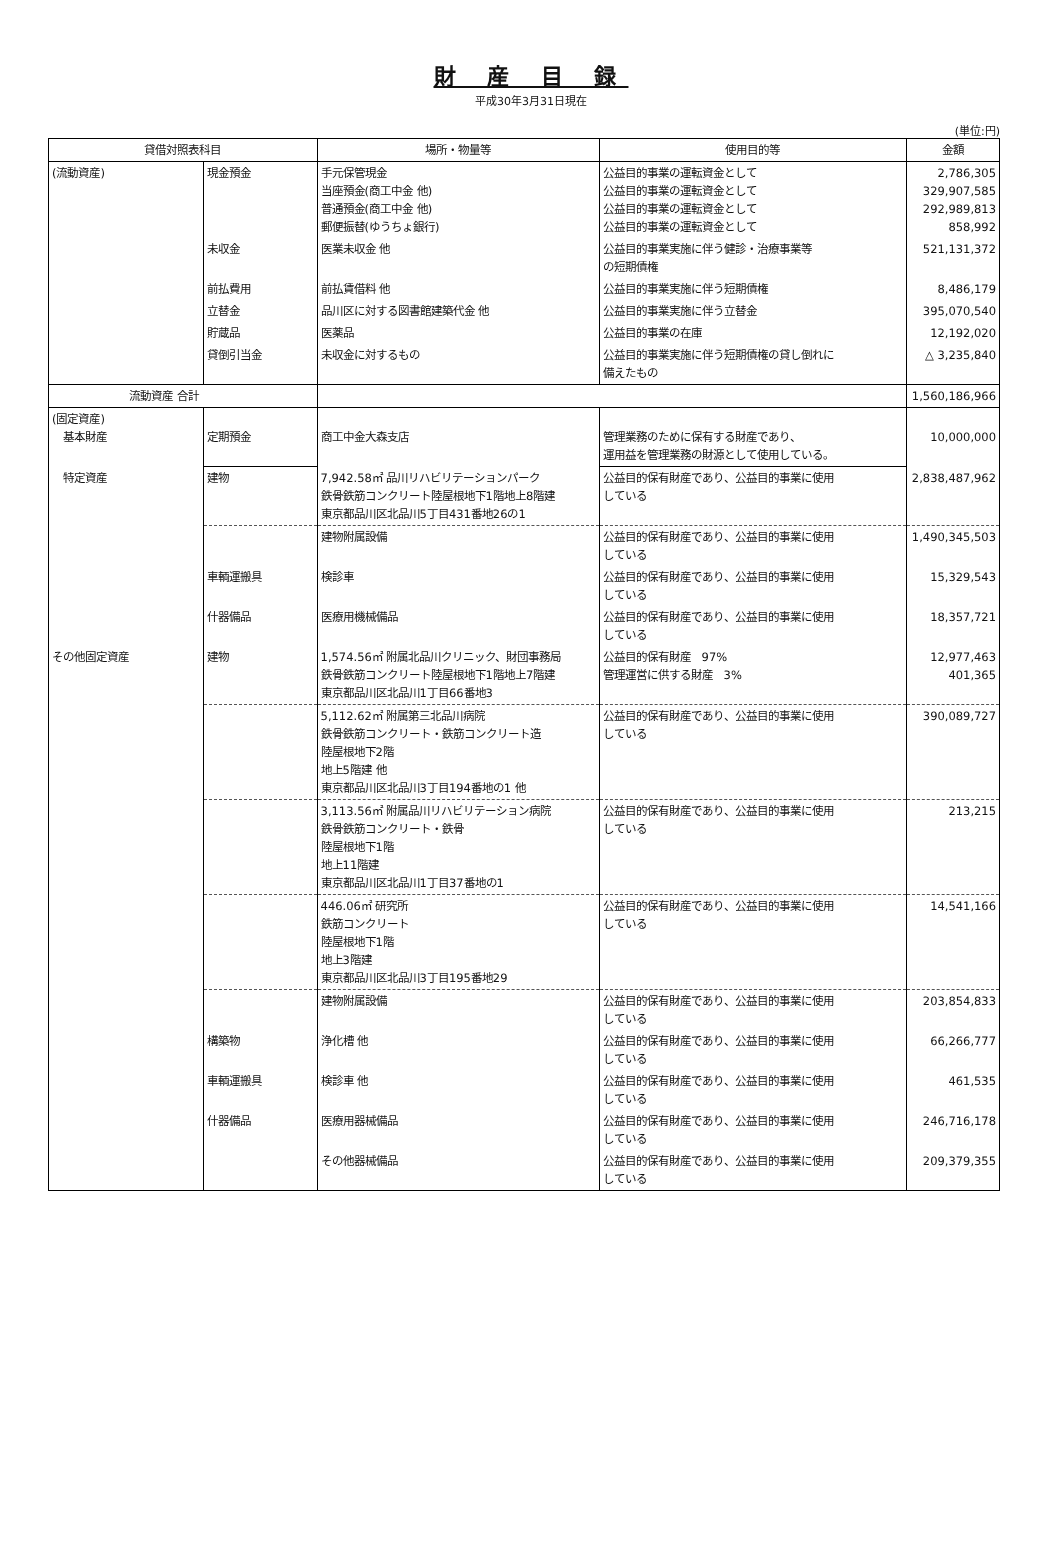財 産 目 録
平成30年3月31日現在
(単位:円)
| 貸借対照表科目 | | 場所・物量等 | 使用目的等 | 金額 |
| --- | --- | --- | --- | --- |
| (流動資産) | 現金預金 | 手元保管現金 当座預金(商工中金 他) 普通預金(商工中金 他) 郵便振替(ゆうちょ銀行) | 公益目的事業の運転資金として 公益目的事業の運転資金として 公益目的事業の運転資金として 公益目的事業の運転資金として | 2,786,305 329,907,585 292,989,813 858,992 |
| | 未収金 | 医業未収金 他 | 公益目的事業実施に伴う健診・治療事業等 の短期債権 | 521,131,372 |
| | 前払費用 | 前払賃借料 他 | 公益目的事業実施に伴う短期債権 | 8,486,179 |
| | 立替金 | 品川区に対する図書館建築代金 他 | 公益目的事業実施に伴う立替金 | 395,070,540 |
| | 貯蔵品 | 医薬品 | 公益目的事業の在庫 | 12,192,020 |
| | 貸倒引当金 | 未収金に対するもの | 公益目的事業実施に伴う短期債権の貸し倒れに 備えたもの | △ 3,235,840 |
| 流動資産 合計 | | | | 1,560,186,966 |
| (固定資産) 基本財産 | 定期預金 | 商工中金大森支店 | 管理業務のために保有する財産であり、 運用益を管理業務の財源として使用している。 | 10,000,000 |
| 特定資産 | 建物 | 7,942.58㎡ 品川リハビリテーションパーク 鉄骨鉄筋コンクリート陸屋根地下1階地上8階建 東京都品川区北品川5丁目431番地26の1 | 公益目的保有財産であり、公益目的事業に使用 している | 2,838,487,962 |
| | | 建物附属設備 | 公益目的保有財産であり、公益目的事業に使用 している | 1,490,345,503 |
| | 車輌運搬具 | 検診車 | 公益目的保有財産であり、公益目的事業に使用 している | 15,329,543 |
| | 什器備品 | 医療用機械備品 | 公益目的保有財産であり、公益目的事業に使用 している | 18,357,721 |
| その他固定資産 | 建物 | 1,574.56㎡ 附属北品川クリニック、財団事務局 鉄骨鉄筋コンクリート陸屋根地下1階地上7階建 東京都品川区北品川1丁目66番地3 | 公益目的保有財産 97% 管理運営に供する財産 3% | 12,977,463 401,365 |
| | | 5,112.62㎡ 附属第三北品川病院 鉄骨鉄筋コンクリート・鉄筋コンクリート造 陸屋根地下2階 地上5階建 他 東京都品川区北品川3丁目194番地の1 他 | 公益目的保有財産であり、公益目的事業に使用 している | 390,089,727 |
| | | 3,113.56㎡ 附属品川リハビリテーション病院 鉄骨鉄筋コンクリート・鉄骨 陸屋根地下1階 地上11階建 東京都品川区北品川1丁目37番地の1 | 公益目的保有財産であり、公益目的事業に使用 している | 213,215 |
| | | 446.06㎡ 研究所 鉄筋コンクリート 陸屋根地下1階 地上3階建 東京都品川区北品川3丁目195番地29 | 公益目的保有財産であり、公益目的事業に使用 している | 14,541,166 |
| | | 建物附属設備 | 公益目的保有財産であり、公益目的事業に使用 している | 203,854,833 |
| | 構築物 | 浄化槽 他 | 公益目的保有財産であり、公益目的事業に使用 している | 66,266,777 |
| | 車輌運搬具 | 検診車 他 | 公益目的保有財産であり、公益目的事業に使用 している | 461,535 |
| | 什器備品 | 医療用器械備品 | 公益目的保有財産であり、公益目的事業に使用 している | 246,716,178 |
| | | その他器械備品 | 公益目的保有財産であり、公益目的事業に使用 している | 209,379,355 |